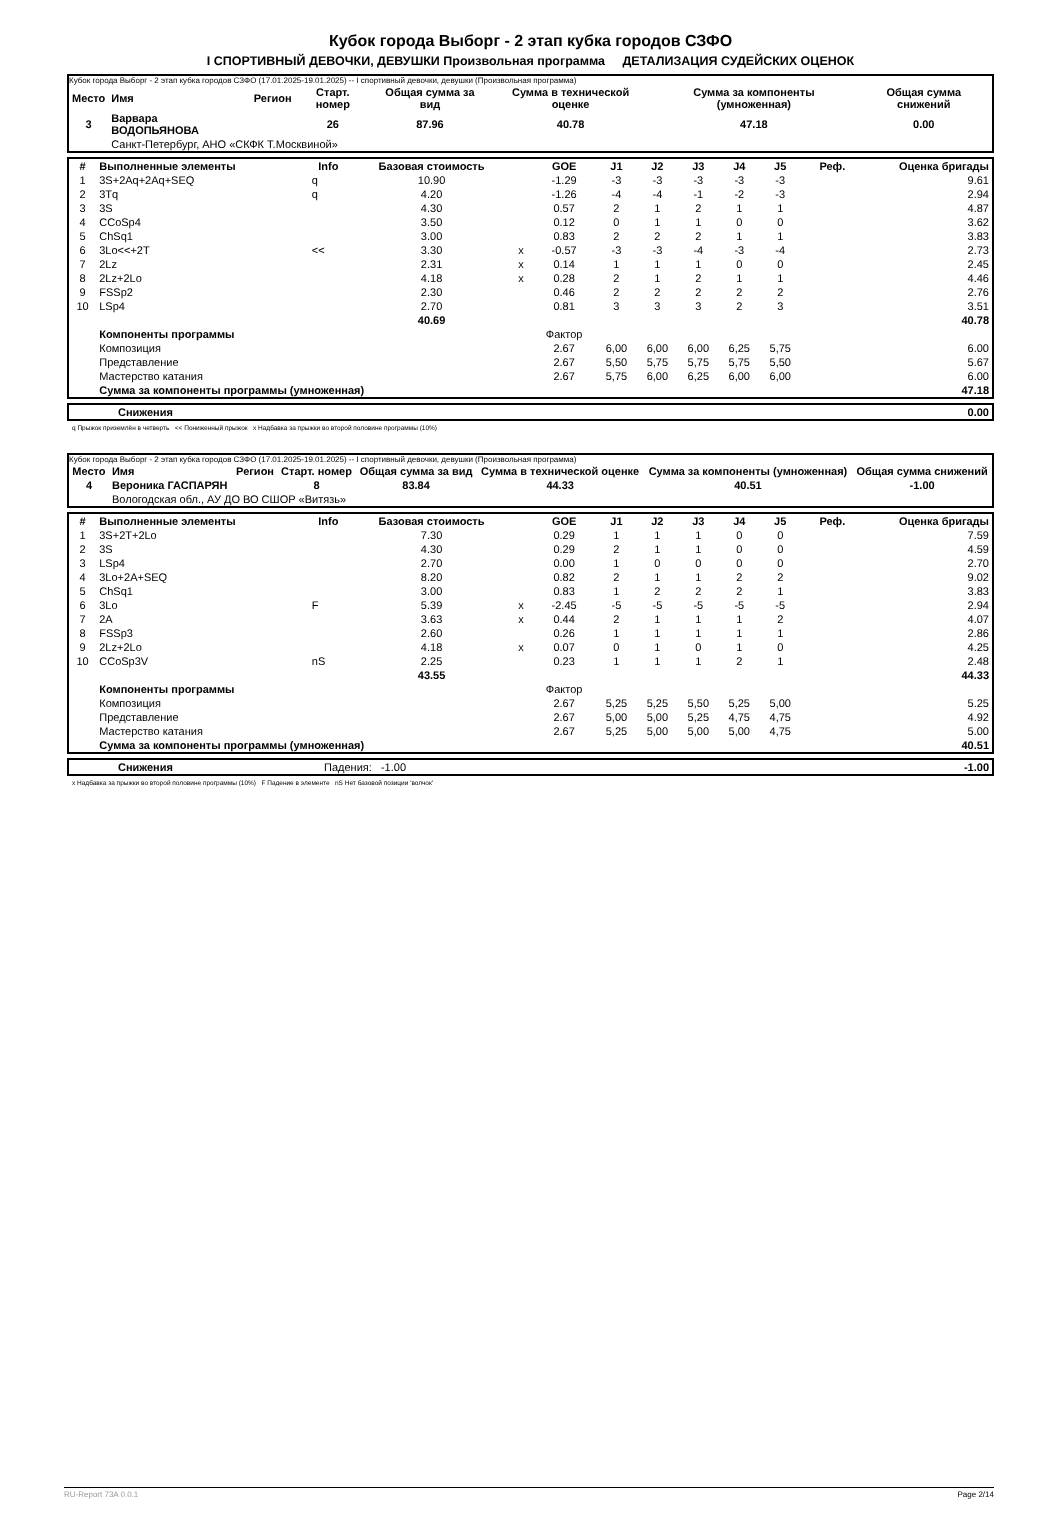Кубок города Выборг - 2 этап кубка городов СЗФО
I СПОРТИВНЫЙ ДЕВОЧКИ, ДЕВУШКИ Произвольная программа ДЕТАЛИЗАЦИЯ СУДЕЙСКИХ ОЦЕНОК
Кубок города Выборг - 2 этап кубка городов СЗФО (17.01.2025-19.01.2025) -- I спортивный девочки, девушки (Произвольная программа)
| Место | Имя | Регион | Старт. номер | Общая сумма за вид | Сумма в технической оценке | Сумма за компоненты (умноженная) | Общая сумма снижений |
| --- | --- | --- | --- | --- | --- | --- | --- |
| 3 | Варвара ВОДОПЬЯНОВА | | 26 | 87.96 | 40.78 | 47.18 | 0.00 |
| | Санкт-Петербург, АНО «СКФК Т.Москвиной» | | | | | | |
| # | Выполненные элементы | Info | Базовая стоимость | | GOE | J1 | J2 | J3 | J4 | J5 | Реф. | Оценка бригады |
| --- | --- | --- | --- | --- | --- | --- | --- | --- | --- | --- | --- | --- |
| 1 | 3S+2Aq+2Aq+SEQ | q | 10.90 | | -1.29 | -3 | -3 | -3 | -3 | -3 | | 9.61 |
| 2 | 3Tq | q | 4.20 | | -1.26 | -4 | -4 | -1 | -2 | -3 | | 2.94 |
| 3 | 3S | | 4.30 | | 0.57 | 2 | 1 | 2 | 1 | 1 | | 4.87 |
| 4 | CCoSp4 | | 3.50 | | 0.12 | 0 | 1 | 1 | 0 | 0 | | 3.62 |
| 5 | ChSq1 | | 3.00 | | 0.83 | 2 | 2 | 2 | 1 | 1 | | 3.83 |
| 6 | 3Lo<<+2T | << | 3.30 | x | -0.57 | -3 | -3 | -4 | -3 | -4 | | 2.73 |
| 7 | 2Lz | | 2.31 | x | 0.14 | 1 | 1 | 1 | 0 | 0 | | 2.45 |
| 8 | 2Lz+2Lo | | 4.18 | x | 0.28 | 2 | 1 | 2 | 1 | 1 | | 4.46 |
| 9 | FSSp2 | | 2.30 | | 0.46 | 2 | 2 | 2 | 2 | 2 | | 2.76 |
| 10 | LSp4 | | 2.70 | | 0.81 | 3 | 3 | 3 | 2 | 3 | | 3.51 |
| | | | 40.69 | | | | | | | | | 40.78 |
| | Компоненты программы | | | | Фактор | | | | | | | |
| | Композиция | | | | 2.67 | 6,00 | 6,00 | 6,00 | 6,25 | 5,75 | | 6.00 |
| | Представление | | | | 2.67 | 5,50 | 5,75 | 5,75 | 5,75 | 5,50 | | 5.67 |
| | Мастерство катания | | | | 2.67 | 5,75 | 6,00 | 6,25 | 6,00 | 6,00 | | 6.00 |
| | Сумма за компоненты программы (умноженная) | | | | | | | | | | | 47.18 |
| | Снижения | 0.00 |
q Прыжок приземлён в четверть << Пониженный прыжок x Надбавка за прыжки во второй половине программы (10%)
Кубок города Выборг - 2 этап кубка городов СЗФО (17.01.2025-19.01.2025) -- I спортивный девочки, девушки (Произвольная программа)
| Место | Имя | Регион | Старт. номер | Общая сумма за вид | Сумма в технической оценке | Сумма за компоненты (умноженная) | Общая сумма снижений |
| --- | --- | --- | --- | --- | --- | --- | --- |
| 4 | Вероника ГАСПАРЯН | | 8 | 83.84 | 44.33 | 40.51 | -1.00 |
| | Вологодская обл., АУ ДО ВО СШОР «Витязь» | | | | | | |
| # | Выполненные элементы | Info | Базовая стоимость | | GOE | J1 | J2 | J3 | J4 | J5 | Реф. | Оценка бригады |
| --- | --- | --- | --- | --- | --- | --- | --- | --- | --- | --- | --- | --- |
| 1 | 3S+2T+2Lo | | 7.30 | | 0.29 | 1 | 1 | 1 | 0 | 0 | | 7.59 |
| 2 | 3S | | 4.30 | | 0.29 | 2 | 1 | 1 | 0 | 0 | | 4.59 |
| 3 | LSp4 | | 2.70 | | 0.00 | 1 | 0 | 0 | 0 | 0 | | 2.70 |
| 4 | 3Lo+2A+SEQ | | 8.20 | | 0.82 | 2 | 1 | 1 | 2 | 2 | | 9.02 |
| 5 | ChSq1 | | 3.00 | | 0.83 | 1 | 2 | 2 | 2 | 1 | | 3.83 |
| 6 | 3Lo | F | 5.39 | x | -2.45 | -5 | -5 | -5 | -5 | -5 | | 2.94 |
| 7 | 2A | | 3.63 | x | 0.44 | 2 | 1 | 1 | 1 | 2 | | 4.07 |
| 8 | FSSp3 | | 2.60 | | 0.26 | 1 | 1 | 1 | 1 | 1 | | 2.86 |
| 9 | 2Lz+2Lo | | 4.18 | x | 0.07 | 0 | 1 | 0 | 1 | 0 | | 4.25 |
| 10 | CCoSp3V | nS | 2.25 | | 0.23 | 1 | 1 | 1 | 2 | 1 | | 2.48 |
| | | | 43.55 | | | | | | | | | 44.33 |
| | Компоненты программы | | | | Фактор | | | | | | | |
| | Композиция | | | | 2.67 | 5,25 | 5,25 | 5,50 | 5,25 | 5,00 | | 5.25 |
| | Представление | | | | 2.67 | 5,00 | 5,00 | 5,25 | 4,75 | 4,75 | | 4.92 |
| | Мастерство катания | | | | 2.67 | 5,25 | 5,00 | 5,00 | 5,00 | 4,75 | | 5.00 |
| | Сумма за компоненты программы (умноженная) | | | | | | | | | | | 40.51 |
| | Снижения | Падения: -1.00 | -1.00 |
x Надбавка за прыжки во второй половине программы (10%) F Падение в элементе nS Нет базовой позиции 'волчок'
RU-Report 73A 0.0.1 Page 2/14